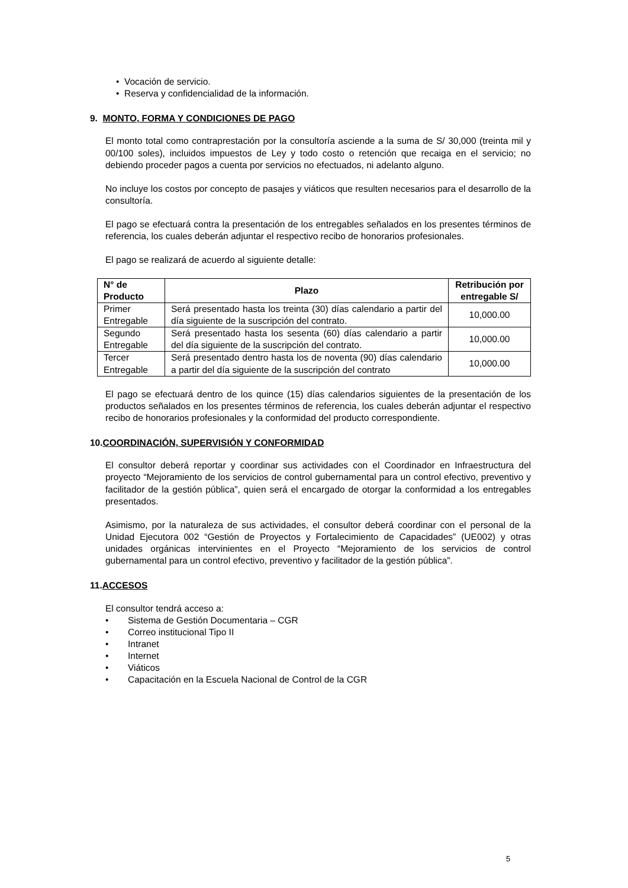Vocación de servicio.
Reserva y confidencialidad de la información.
9. MONTO, FORMA Y CONDICIONES DE PAGO
El monto total como contraprestación por la consultoría asciende a la suma de S/ 30,000 (treinta mil y 00/100 soles), incluidos impuestos de Ley y todo costo o retención que recaiga en el servicio; no debiendo proceder pagos a cuenta por servicios no efectuados, ni adelanto alguno.
No incluye los costos por concepto de pasajes y viáticos que resulten necesarios para el desarrollo de la consultoría.
El pago se efectuará contra la presentación de los entregables señalados en los presentes términos de referencia, los cuales deberán adjuntar el respectivo recibo de honorarios profesionales.
El pago se realizará de acuerdo al siguiente detalle:
| N° de Producto | Plazo | Retribución por entregable S/ |
| --- | --- | --- |
| Primer Entregable | Será presentado hasta los treinta (30) días calendario a partir del día siguiente de la suscripción del contrato. | 10,000.00 |
| Segundo Entregable | Será presentado hasta los sesenta (60) días calendario a partir del día siguiente de la suscripción del contrato. | 10,000.00 |
| Tercer Entregable | Será presentado dentro hasta los de noventa (90) días calendario a partir del día siguiente de la suscripción del contrato | 10,000.00 |
El pago se efectuará dentro de los quince (15) días calendarios siguientes de la presentación de los productos señalados en los presentes términos de referencia, los cuales deberán adjuntar el respectivo recibo de honorarios profesionales y la conformidad del producto correspondiente.
10.COORDINACIÓN, SUPERVISIÓN Y CONFORMIDAD
El consultor deberá reportar y coordinar sus actividades con el Coordinador en Infraestructura del proyecto “Mejoramiento de los servicios de control gubernamental para un control efectivo, preventivo y facilitador de la gestión pública”, quien será el encargado de otorgar la conformidad a los entregables presentados.
Asimismo, por la naturaleza de sus actividades, el consultor deberá coordinar con el personal de la Unidad Ejecutora 002 “Gestión de Proyectos y Fortalecimiento de Capacidades” (UE002) y otras unidades orgánicas intervinientes en el Proyecto “Mejoramiento de los servicios de control gubernamental para un control efectivo, preventivo y facilitador de la gestión pública”.
11.ACCESOS
El consultor tendrá acceso a:
Sistema de Gestión Documentaria – CGR
Correo institucional Tipo II
Intranet
Internet
Viáticos
Capacitación en la Escuela Nacional de Control de la CGR
5